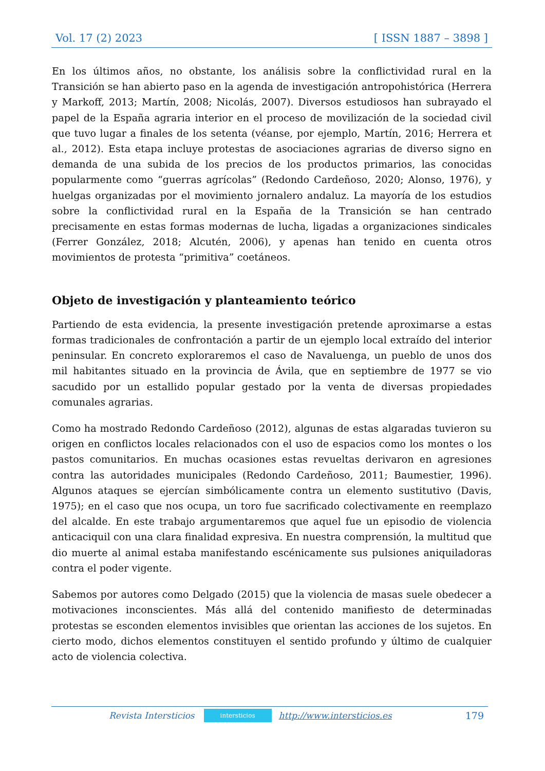Vol. 17 (2) 2023 [ ISSN 1887 – 3898 ]
En los últimos años, no obstante, los análisis sobre la conflictividad rural en la Transición se han abierto paso en la agenda de investigación antropohistórica (Herrera y Markoff, 2013; Martín, 2008; Nicolás, 2007). Diversos estudiosos han subrayado el papel de la España agraria interior en el proceso de movilización de la sociedad civil que tuvo lugar a finales de los setenta (véanse, por ejemplo, Martín, 2016; Herrera et al., 2012). Esta etapa incluye protestas de asociaciones agrarias de diverso signo en demanda de una subida de los precios de los productos primarios, las conocidas popularmente como “guerras agrícolas” (Redondo Cardeñoso, 2020; Alonso, 1976), y huelgas organizadas por el movimiento jornalero andaluz. La mayoría de los estudios sobre la conflictividad rural en la España de la Transición se han centrado precisamente en estas formas modernas de lucha, ligadas a organizaciones sindicales (Ferrer González, 2018; Alcutén, 2006), y apenas han tenido en cuenta otros movimientos de protesta “primitiva” coetáneos.
Objeto de investigación y planteamiento teórico
Partiendo de esta evidencia, la presente investigación pretende aproximarse a estas formas tradicionales de confrontación a partir de un ejemplo local extraído del interior peninsular. En concreto exploraremos el caso de Navaluenga, un pueblo de unos dos mil habitantes situado en la provincia de Ávila, que en septiembre de 1977 se vio sacudido por un estallido popular gestado por la venta de diversas propiedades comunales agrarias.
Como ha mostrado Redondo Cardeñoso (2012), algunas de estas algaradas tuvieron su origen en conflictos locales relacionados con el uso de espacios como los montes o los pastos comunitarios. En muchas ocasiones estas revueltas derivaron en agresiones contra las autoridades municipales (Redondo Cardeñoso, 2011; Baumestier, 1996). Algunos ataques se ejercían simbólicamente contra un elemento sustitutivo (Davis, 1975); en el caso que nos ocupa, un toro fue sacrificado colectivamente en reemplazo del alcalde. En este trabajo argumentaremos que aquel fue un episodio de violencia anticaciquil con una clara finalidad expresiva. En nuestra comprensión, la multitud que dio muerte al animal estaba manifestando escénicamente sus pulsiones aniquiladoras contra el poder vigente.
Sabemos por autores como Delgado (2015) que la violencia de masas suele obedecer a motivaciones inconscientes. Más allá del contenido manifiesto de determinadas protestas se esconden elementos invisibles que orientan las acciones de los sujetos. En cierto modo, dichos elementos constituyen el sentido profundo y último de cualquier acto de violencia colectiva.
Revista Intersticios
intersticios
http://www.intersticios.es 179